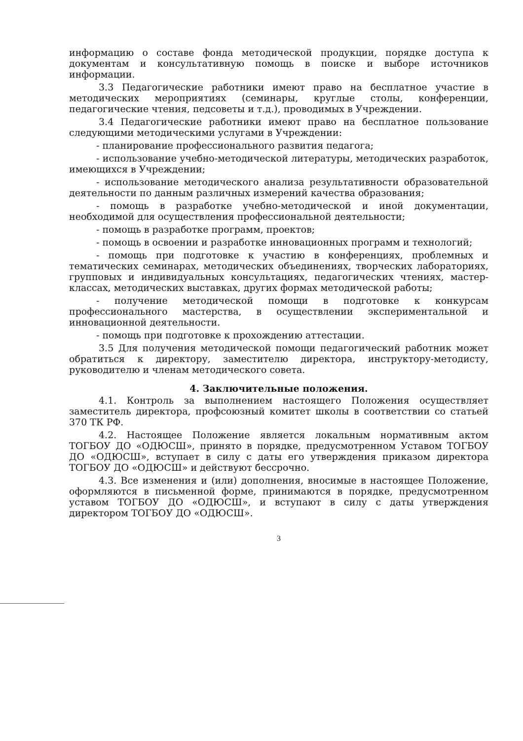информацию о составе фонда методической продукции, порядке доступа к документам и консультативную помощь в поиске и выборе источников информации.
3.3 Педагогические работники имеют право на бесплатное участие в методических мероприятиях (семинары, круглые столы, конференции, педагогические чтения, педсоветы и т.д.), проводимых в Учреждении.
3.4 Педагогические работники имеют право на бесплатное пользование следующими методическими услугами в Учреждении:
- планирование профессионального развития педагога;
- использование учебно-методической литературы, методических разработок, имеющихся в Учреждении;
- использование методического анализа результативности образовательной деятельности по данным различных измерений качества образования;
- помощь в разработке учебно-методической и иной документации, необходимой для осуществления профессиональной деятельности;
- помощь в разработке программ, проектов;
- помощь в освоении и разработке инновационных программ и технологий;
- помощь при подготовке к участию в конференциях, проблемных и тематических семинарах, методических объединениях, творческих лабораториях, групповых и индивидуальных консультациях, педагогических чтениях, мастер-классах, методических выставках, других формах методической работы;
- получение методической помощи в подготовке к конкурсам профессионального мастерства, в осуществлении экспериментальной и инновационной деятельности.
- помощь при подготовке к прохождению аттестации.
3.5 Для получения методической помощи педагогический работник может обратиться к директору, заместителю директора, инструктору-методисту, руководителю и членам методического совета.
4. Заключительные положения.
4.1. Контроль за выполнением настоящего Положения осуществляет заместитель директора, профсоюзный комитет школы в соответствии со статьей 370 ТК РФ.
4.2. Настоящее Положение является локальным нормативным актом ТОГБОУ ДО «ОДЮСШ», принято в порядке, предусмотренном Уставом ТОГБОУ ДО «ОДЮСШ», вступает в силу с даты его утверждения приказом директора ТОГБОУ ДО «ОДЮСШ» и действуют бессрочно.
4.3. Все изменения и (или) дополнения, вносимые в настоящее Положение, оформляются в письменной форме, принимаются в порядке, предусмотренном уставом ТОГБОУ ДО «ОДЮСШ», и вступают в силу с даты утверждения директором ТОГБОУ ДО «ОДЮСШ».
3